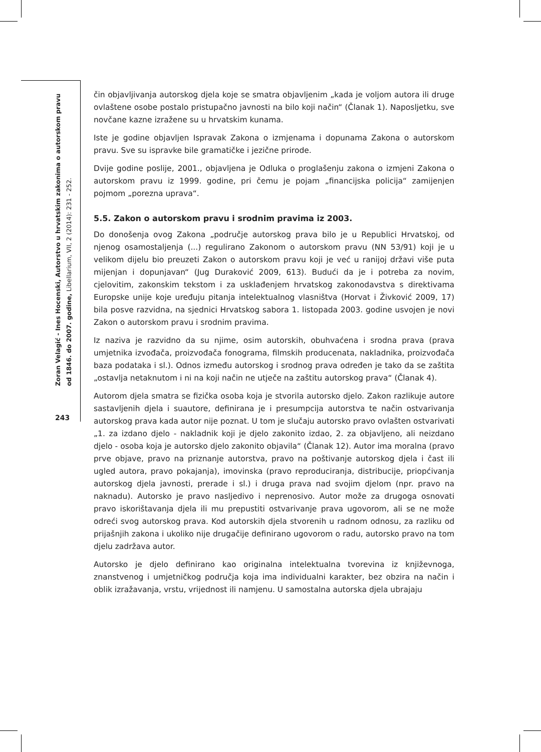Zoran Velagić - Ines Hocenski, Autorstvo u hrvatskim zakonima o autorskom pravu od 1846. do 2007. godine, Libellarium, VII, 2 (2014): 231 - 252.
243
čin objavljivanja autorskog djela koje se smatra objavljenim „kada je voljom autora ili druge ovlaštene osobe postalo pristupačno javnosti na bilo koji način“ (Članak 1). Naposljetku, sve novčane kazne izražene su u hrvatskim kunama.
Iste je godine objavljen Ispravak Zakona o izmjenama i dopunama Zakona o autorskom pravu. Sve su ispravke bile gramatičke i jezične prirode.
Dvije godine poslije, 2001., objavljena je Odluka o proglašenju zakona o izmjeni Zakona o autorskom pravu iz 1999. godine, pri čemu je pojam „financijska policija“ zamijenjen pojmom „porezna uprava“.
5.5. Zakon o autorskom pravu i srodnim pravima iz 2003.
Do donošenja ovog Zakona „područje autorskog prava bilo je u Republici Hrvatskoj, od njenog osamostaljenja (...) regulirano Zakonom o autorskom pravu (NN 53/91) koji je u velikom dijelu bio preuzeti Zakon o autorskom pravu koji je već u ranijoj državi više puta mijenjan i dopunjavan“ (Jug Duraković 2009, 613). Budući da je i potreba za novim, cjelovitim, zakonskim tekstom i za usklađenjem hrvatskog zakonodavstva s direktivama Europske unije koje uređuju pitanja intelektualnog vlasništva (Horvat i Živković 2009, 17) bila posve razvidna, na sjednici Hrvatskog sabora 1. listopada 2003. godine usvojen je novi Zakon o autorskom pravu i srodnim pravima.
Iz naziva je razvidno da su njime, osim autorskih, obuhvaćena i srodna prava (prava umjetnika izvođača, proizvođača fonograma, filmskih producenata, nakladnika, proizvođača baza podataka i sl.). Odnos između autorskog i srodnog prava određen je tako da se zaštita „ostavlja netaknutom i ni na koji način ne utječe na zaštitu autorskog prava“ (Članak 4).
Autorom djela smatra se fizička osoba koja je stvorila autorsko djelo. Zakon razlikuje autore sastavljenih djela i suautore, definirana je i presumpcija autorstva te način ostvarivanja autorskog prava kada autor nije poznat. U tom je slučaju autorsko pravo ovlašten ostvarivati „1. za izdano djelo - nakladnik koji je djelo zakonito izdao, 2. za objavljeno, ali neizdano djelo - osoba koja je autorsko djelo zakonito objavila“ (Članak 12). Autor ima moralna (pravo prve objave, pravo na priznanje autorstva, pravo na poštivanje autorskog djela i čast ili ugled autora, pravo pokajanja), imovinska (pravo reproduciranja, distribucije, priopćivanja autorskog djela javnosti, prerade i sl.) i druga prava nad svojim djelom (npr. pravo na naknadu). Autorsko je pravo nasljedivo i neprenosivo. Autor može za drugoga osnovati pravo iskorištavanja djela ili mu prepustiti ostvarivanje prava ugovorom, ali se ne može odreći svog autorskog prava. Kod autorskih djela stvorenih u radnom odnosu, za razliku od prijašnjih zakona i ukoliko nije drugačije definirano ugovorom o radu, autorsko pravo na tom djelu zadržava autor.
Autorsko je djelo definirano kao originalna intelektualna tvorevina iz književnoga, znanstvenog i umjetničkog područja koja ima individualni karakter, bez obzira na način i oblik izražavanja, vrstu, vrijednost ili namjenu. U samostalna autorska djela ubrajaju